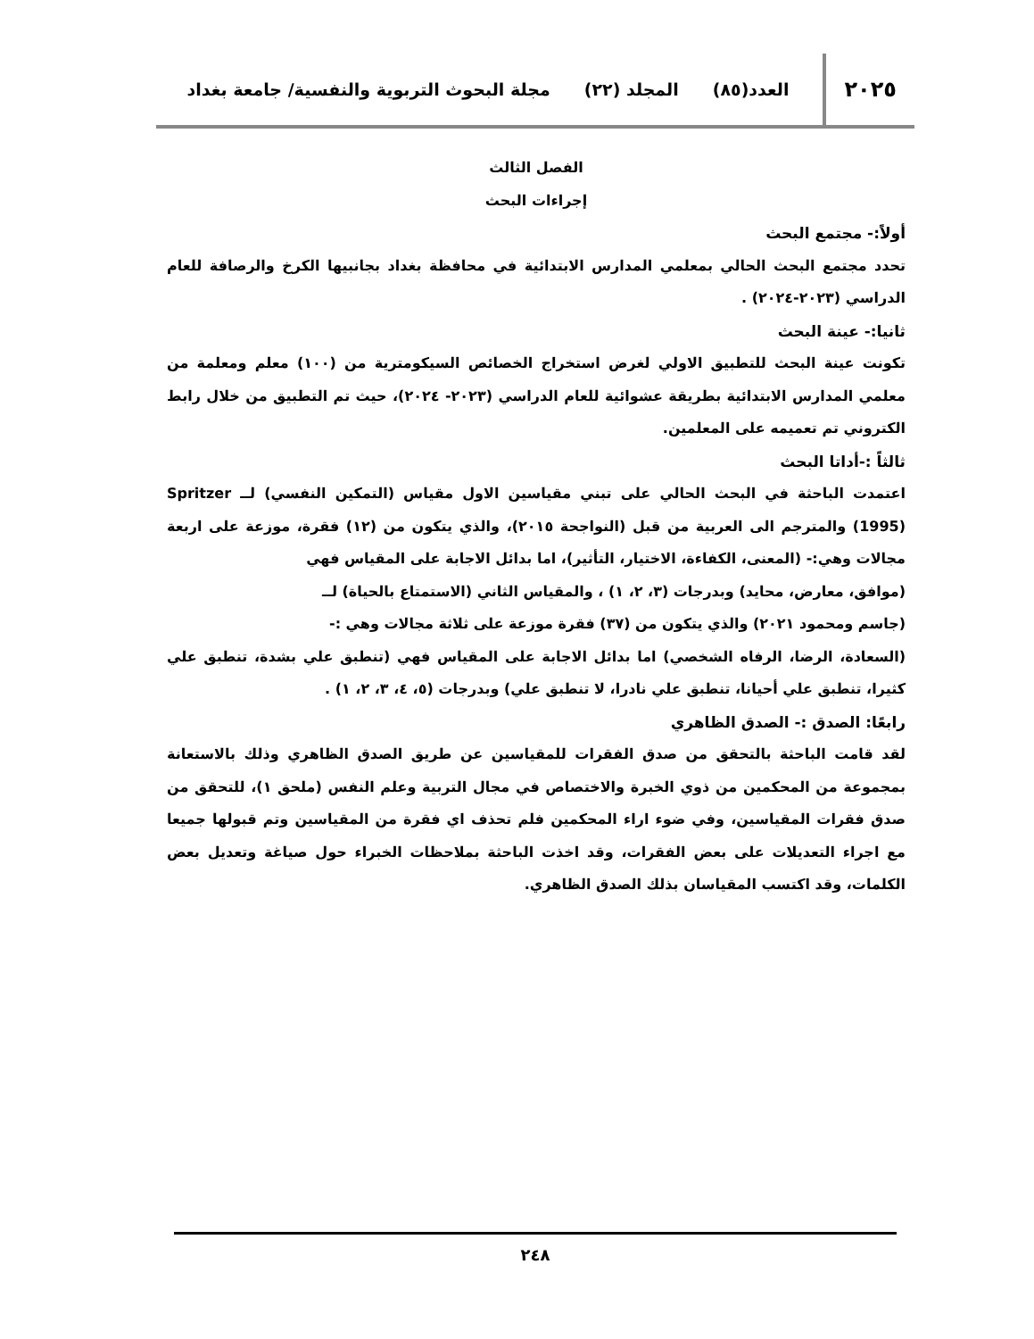٢٠٢٥
العدد(٨٥) المجلد (٢٢) مجلة البحوث التربوية والنفسية/ جامعة بغداد
الفصل الثالث
إجراءات البحث
أولاً:- مجتمع البحث
تحدد مجتمع البحث الحالي بمعلمي المدارس الابتدائية في محافظة بغداد بجانبيها الكرخ والرصافة للعام الدراسي (٢٠٢٣-٢٠٢٤) .
ثانيا:- عينة البحث
تكونت عينة البحث للتطبيق الاولي لغرض استخراج الخصائص السيكومترية من (١٠٠) معلم ومعلمة من معلمي المدارس الابتدائية بطريقة عشوائية للعام الدراسي (٢٠٢٣- ٢٠٢٤)، حيث تم التطبيق من خلال رابط الكتروني تم تعميمه على المعلمين.
ثالثاً :-أداتا البحث
اعتمدت الباحثة في البحث الحالي على تبني مقياسين الاول مقياس (التمكين النفسي) لــ Spritzer (1995) والمترجم الى العربية من قبل (النواجحة ٢٠١٥)، والذي يتكون من (١٢) فقرة، موزعة على اربعة مجالات وهي:- (المعنى، الكفاءة، الاختيار، التأثير)، اما بدائل الاجابة على المقياس فهي
(موافق، معارض، محايد) وبدرجات (٣، ٢، ١) ، والمقياس الثاني (الاستمتاع بالحياة) لــ
(جاسم ومحمود ٢٠٢١) والذي يتكون من (٣٧) فقرة موزعة على ثلاثة مجالات وهي :-
(السعادة، الرضا، الرفاه الشخصي) اما بدائل الاجابة على المقياس فهي (تنطبق علي بشدة، تنطبق علي كثيرا، تنطبق علي أحيانا، تنطبق علي نادرا، لا تنطبق علي) وبدرجات (٥، ٤، ٣، ٢، ١) .
رابعًا: الصدق :- الصدق الظاهري
لقد قامت الباحثة بالتحقق من صدق الفقرات للمقياسين عن طريق الصدق الظاهري وذلك بالاستعانة بمجموعة من المحكمين من ذوي الخبرة والاختصاص في مجال التربية وعلم النفس (ملحق ١)، للتحقق من صدق فقرات المقياسين، وفي ضوء اراء المحكمين فلم تحذف اي فقرة من المقياسين وتم قبولها جميعا مع اجراء التعديلات على بعض الفقرات، وقد اخذت الباحثة بملاحظات الخبراء حول صياغة وتعديل بعض الكلمات، وقد اكتسب المقياسان بذلك الصدق الظاهري.
٢٤٨